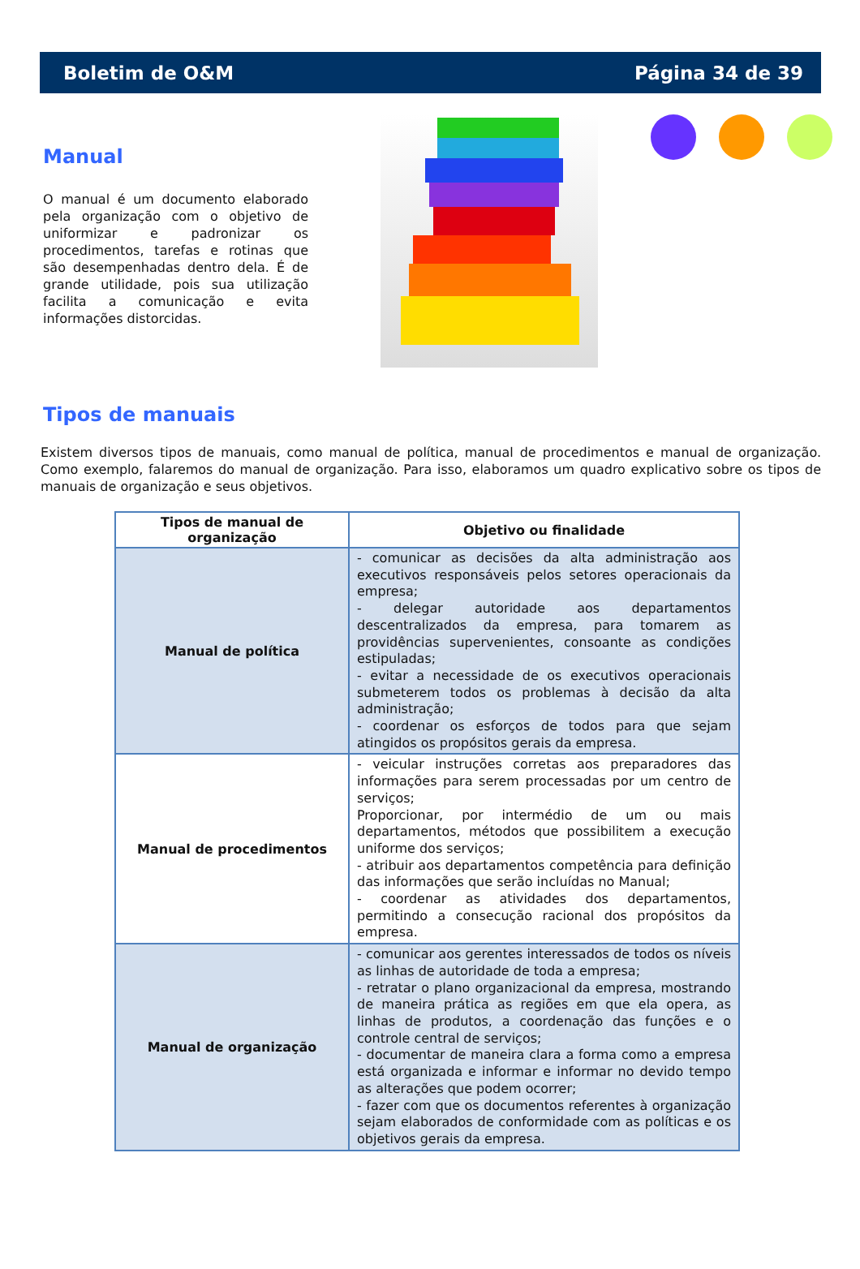Boletim de O&M Página 34 de 39
Manual
O manual é um documento elaborado pela organização com o objetivo de uniformizar e padronizar os procedimentos, tarefas e rotinas que são desempenhadas dentro dela. É de grande utilidade, pois sua utilização facilita a comunicação e evita informações distorcidas.
Tipos de manuais
Existem diversos tipos de manuais, como manual de política, manual de procedimentos e manual de organização. Como exemplo, falaremos do manual de organização. Para isso, elaboramos um quadro explicativo sobre os tipos de manuais de organização e seus objetivos.
| Tipos de manual de organização | Objetivo ou finalidade |
| --- | --- |
| Manual de política | - comunicar as decisões da alta administração aos executivos responsáveis pelos setores operacionais da empresa; - delegar autoridade aos departamentos descentralizados da empresa, para tomarem as providências supervenientes, consoante as condições estipuladas; - evitar a necessidade de os executivos operacionais submeterem todos os problemas à decisão da alta administração; - coordenar os esforços de todos para que sejam atingidos os propósitos gerais da empresa. |
| Manual de procedimentos | - veicular instruções corretas aos preparadores das informações para serem processadas por um centro de serviços; Proporcionar, por intermédio de um ou mais departamentos, métodos que possibilitem a execução uniforme dos serviços; - atribuir aos departamentos competência para definição das informações que serão incluídas no Manual; - coordenar as atividades dos departamentos, permitindo a consecução racional dos propósitos da empresa. |
| Manual de organização | - comunicar aos gerentes interessados de todos os níveis as linhas de autoridade de toda a empresa; - retratar o plano organizacional da empresa, mostrando de maneira prática as regiões em que ela opera, as linhas de produtos, a coordenação das funções e o controle central de serviços; - documentar de maneira clara a forma como a empresa está organizada e informar e informar no devido tempo as alterações que podem ocorrer; - fazer com que os documentos referentes à organização sejam elaborados de conformidade com as políticas e os objetivos gerais da empresa. |